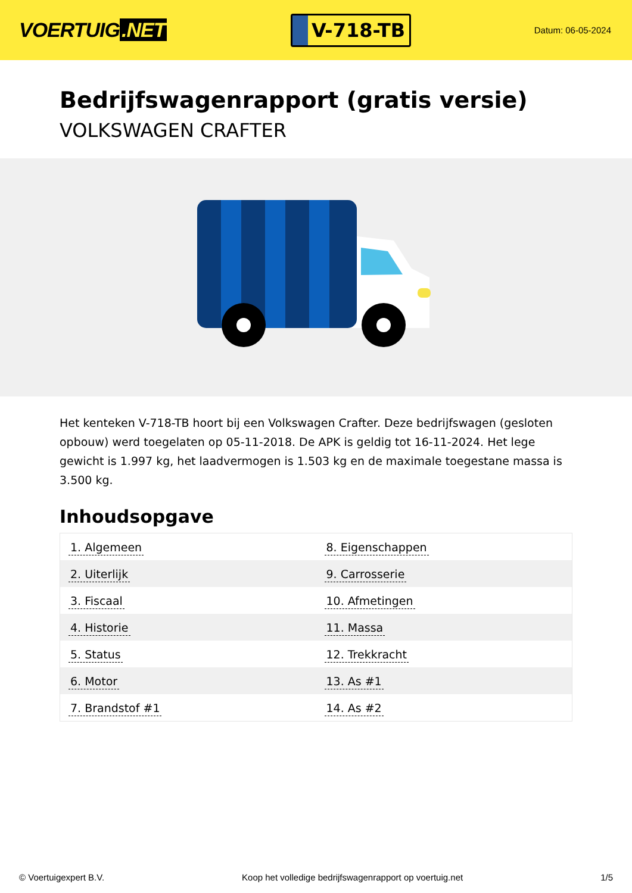VOERTUIG.NET
V-718-TB
Datum: 06-05-2024
Bedrijfswagenrapport (gratis versie)
VOLKSWAGEN CRAFTER
Het kenteken V-718-TB hoort bij een Volkswagen Crafter. Deze bedrijfswagen (gesloten opbouw) werd toegelaten op 05-11-2018. De APK is geldig tot 16-11-2024. Het lege gewicht is 1.997 kg, het laadvermogen is 1.503 kg en de maximale toegestane massa is 3.500 kg.
Inhoudsopgave
| 1. Algemeen | 8. Eigenschappen |
| 2. Uiterlijk | 9. Carrosserie |
| 3. Fiscaal | 10. Afmetingen |
| 4. Historie | 11. Massa |
| 5. Status | 12. Trekkracht |
| 6. Motor | 13. As #1 |
| 7. Brandstof #1 | 14. As #2 |
© Voertuigexpert B.V. Koop het volledige bedrijfswagenrapport op voertuig.net 1/5